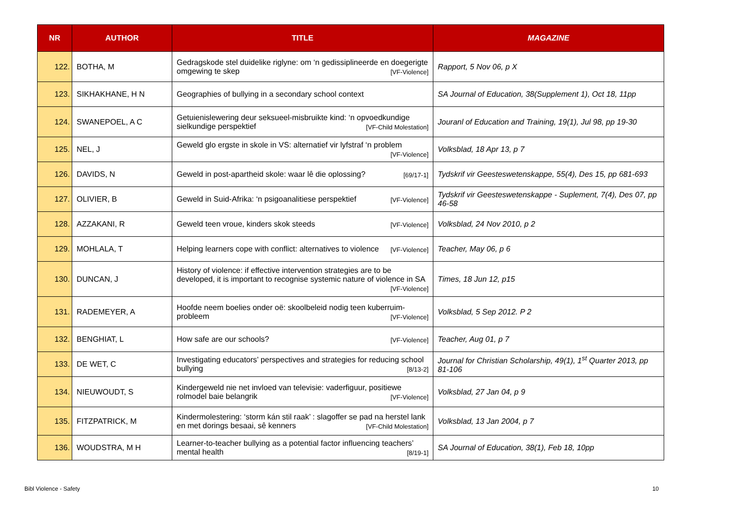| NR | AUTHOR | TITLE | MAGAZINE |
| --- | --- | --- | --- |
| 122. | BOTHA, M | Gedragskode stel duidelike riglyne: om ‘n gedissiplineerde en doegerigte omgewing te skep [VF-Violence] | Rapport, 5 Nov 06, p X |
| 123. | SIKHAKHANE, H N | Geographies of bullying in a secondary school context | SA Journal of Education, 38(Supplement 1), Oct 18, 11pp |
| 124. | SWANEPOEL, A C | Getuienislewering deur seksueel-misbruikte kind: ‘n opvoedkundige sielkundige perspektief [VF-Child Molestation] | Jouranl of Education and Training, 19(1), Jul 98, pp 19-30 |
| 125. | NEL, J | Geweld glo ergste in skole in VS: alternatief vir lyfstraf ‘n problem [VF-Violence] | Volksblad, 18 Apr 13, p 7 |
| 126. | DAVIDS, N | Geweld in post-apartheid skole: waar lê die oplossing? [69/17-1] | Tydskrif vir Geesteswetenskappe, 55(4), Des 15, pp 681-693 |
| 127. | OLIVIER, B | Geweld in Suid-Afrika: ‘n psigoanalitiese perspektief [VF-Violence] | Tydskrif vir Geesteswetenskappe - Suplement, 7(4), Des 07, pp 46-58 |
| 128. | AZZAKANI, R | Geweld teen vroue, kinders skok steeds [VF-Violence] | Volksblad, 24 Nov 2010, p 2 |
| 129. | MOHLALA, T | Helping learners cope with conflict: alternatives to violence [VF-Violence] | Teacher, May 06, p 6 |
| 130. | DUNCAN, J | History of violence: if effective intervention strategies are to be developed, it is important to recognise systemic nature of violence in SA [VF-Violence] | Times, 18 Jun 12, p15 |
| 131. | RADEMEYER, A | Hoofde neem boelies onder oë: skoolbeleid nodig teen kuberruim-probleem [VF-Violence] | Volksblad, 5 Sep 2012. P 2 |
| 132. | BENGHIAT, L | How safe are our schools? [VF-Violence] | Teacher, Aug 01, p 7 |
| 133. | DE WET, C | Investigating educators’ perspectives and strategies for reducing school bullying [8/13-2] | Journal for Christian Scholarship, 49(1), 1<sup>st</sup> Quarter 2013, pp 81-106 |
| 134. | NIEUWOUDT, S | Kindergeweld nie net invloed van televisie: vaderfiguur, positiewe rolmodel baie belangrik [VF-Violence] | Volksblad, 27 Jan 04, p 9 |
| 135. | FITZPATRICK, M | Kindermolestering: ‘storm kán stil raak’ : slagoffer se pad na herstel lank en met dorings besaai, sê kenners [VF-Child Molestation] | Volksblad, 13 Jan 2004, p 7 |
| 136. | WOUDSTRA, M H | Learner-to-teacher bullying as a potential factor influencing teachers’ mental health [8/19-1] | SA Journal of Education, 38(1), Feb 18, 10pp |
Bibl Violence - Safety 10